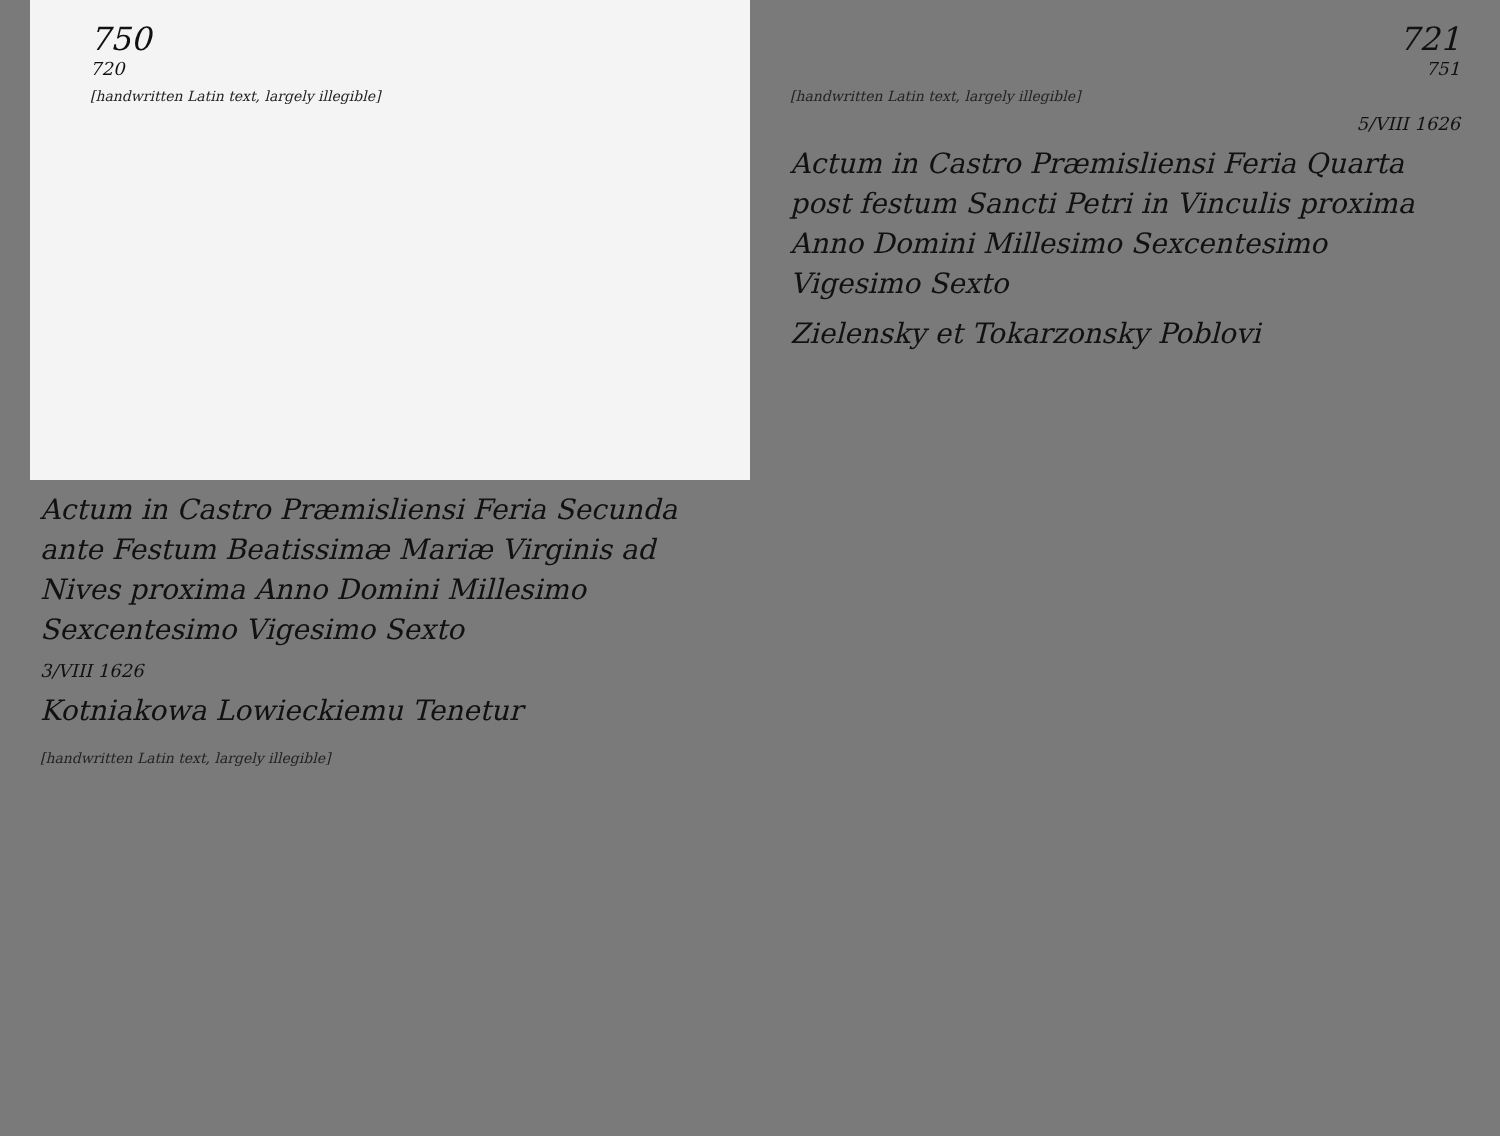750
720
[handwritten Latin text, largely illegible]
Actum in Castro Præmisliensi Feria Secunda ante Festum Beatissimæ Mariæ Virginis ad Nives proxima Anno Domini Millesimo Sexcentesimo Vigesimo Sexto
3/VIII 1626
Kotniakowa Lowieckiemu Tenetur
[handwritten Latin text, largely illegible]
721
751
[handwritten Latin text, largely illegible]
5/VIII 1626
Actum in Castro Præmisliensi Feria Quarta post festum Sancti Petri in Vinculis proxima Anno Domini Millesimo Sexcentesimo Vigesimo Sexto
Zielensky et Tokarzonsky Poblovi